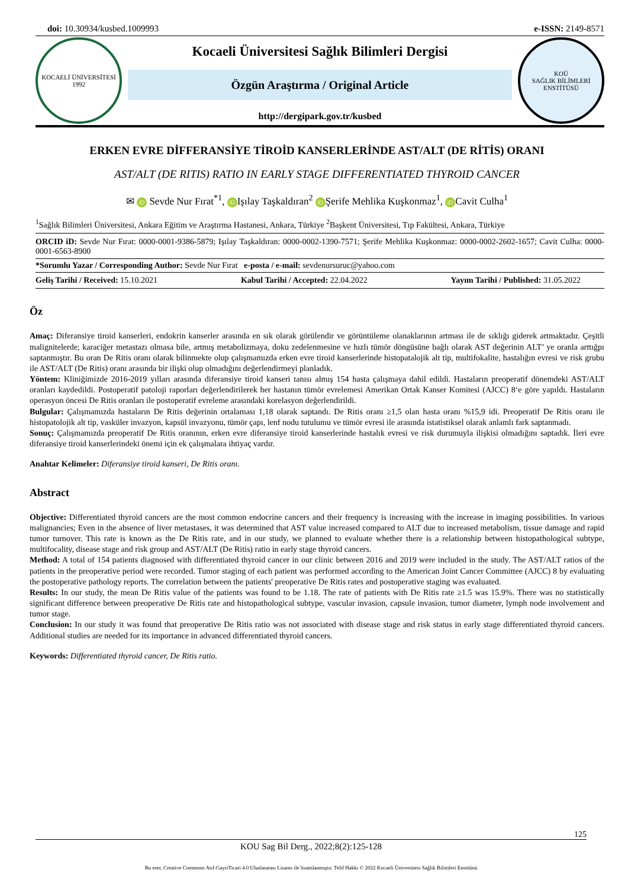doi: 10.30934/kusbed.1009993 e-ISSN: 2149-8571
KOCAELİ ÜNİVERSİTESİ
1992
Kocaeli Üniversitesi Sağlık Bilimleri Dergisi
Özgün Araştırma / Original Article
http://dergipark.gov.tr/kusbed
KOÜ
SAĞLIK BİLİMLERİ ENSTİTÜSÜ
ERKEN EVRE DİFFERANSİYE TİROİD KANSERLERİNDE AST/ALT (DE RİTİS) ORANI
AST/ALT (DE RITIS) RATIO IN EARLY STAGE DIFFERENTIATED THYROID CANCER
✉ iD Sevde Nur Fırat<sup>*1</sup>, iD Işılay Taşkaldıran<sup>2</sup> iD Şerife Mehlika Kuşkonmaz<sup>1</sup>, iD Cavit Culha<sup>1</sup>
<sup>1</sup> Sağlık Bilimleri Üniversitesi, Ankara Eğitim ve Araştırma Hastanesi, Ankara, Türkiye <sup>2</sup>Başkent Üniversitesi, Tıp Fakültesi, Ankara, Türkiye
ORCID iD: Sevde Nur Fırat: 0000-0001-9386-5879; Işılay Taşkaldıran: 0000-0002-1390-7571; Şerife Mehlika Kuşkonmaz: 0000-0002-2602-1657; Cavit Culha: 0000-0001-6563-8900
*Sorumlu Yazar / Corresponding Author: Sevde Nur Fırat e-posta / e-mail: sevdenursuruc@yahoo.com
Geliş Tarihi / Received: 15.10.2021 Kabul Tarihi / Accepted: 22.04.2022 Yayım Tarihi / Published: 31.05.2022
Öz
Amaç: Diferansiye tiroid kanserleri, endokrin kanserler arasında en sık olarak görülendir ve görüntüleme olanaklarının artması ile de sıklığı giderek artmaktadır. Çeşitli malignitelerde; karaciğer metastazı olmasa bile, artmış metabolizmaya, doku zedelenmesine ve hızlı tümör döngüsüne bağlı olarak AST değerinin ALT’ ye oranla arttığpı saptanmıştır. Bu oran De Ritis oranı olarak bilinmekte olup çalışmamızda erken evre tiroid kanserlerinde histopatalojik alt tip, multifokalite, hastalığın evresi ve risk grubu ile AST/ALT (De Ritis) oranı arasında bir ilişki olup olmadığını değerlendirmeyi planladık.
Yöntem: Kliniğimizde 2016-2019 yılları arasında diferansiye tiroid kanseri tanısı almış 154 hasta çalışmaya dahil edildi. Hastaların preoperatif dönemdeki AST/ALT oranları kaydedildi. Postoperatif patoloji raporları değerlendirilerek her hastanın tümör evrelemesi Amerikan Ortak Kanser Komitesi (AJCC) 8‘e göre yapıldı. Hastaların operasyon öncesi De Ritis oranları ile postoperatif evreleme arasındaki korelasyon değerlendirildi.
Bulgular: Çalışmamızda hastaların De Ritis değerinin ortalaması 1,18 olarak saptandı. De Ritis oranı ≥1,5 olan hasta oranı %15,9 idi. Preoperatif De Ritis oranı ile histopatolojik alt tip, vasküler invazyon, kapsül invazyonu, tümör çapı, lenf nodu tutulumu ve tümör evresi ile arasında istatistiksel olarak anlamlı fark saptanmadı.
Sonuç: Çalışmamızda preoperatif De Ritis oranının, erken evre diferansiye tiroid kanserlerinde hastalık evresi ve risk durumuyla ilişkisi olmadığını saptadık. İleri evre diferansiye tiroid kanserlerindeki önemi için ek çalışmalara ihtiyaç vardır.
Anahtar Kelimeler: Diferansiye tiroid kanseri, De Ritis oranı.
Abstract
Objective: Differentiated thyroid cancers are the most common endocrine cancers and their frequency is increasing with the increase in imaging possibilities. In various malignancies; Even in the absence of liver metastases, it was determined that AST value increased compared to ALT due to increased metabolism, tissue damage and rapid tumor turnover. This rate is known as the De Ritis rate, and in our study, we planned to evaluate whether there is a relationship between histopathological subtype, multifocality, disease stage and risk group and AST/ALT (De Ritis) ratio in early stage thyroid cancers.
Method: A total of 154 patients diagnosed with differentiated thyroid cancer in our clinic between 2016 and 2019 were included in the study. The AST/ALT ratios of the patients in the preoperative period were recorded. Tumor staging of each patient was performed according to the American Joint Cancer Committee (AJCC) 8 by evaluating the postoperative pathology reports. The correlation between the patients' preoperative De Ritis rates and postoperative staging was evaluated.
Results: In our study, the mean De Ritis value of the patients was found to be 1.18. The rate of patients with De Ritis rate ≥1.5 was 15.9%. There was no statistically significant difference between preoperative De Ritis rate and histopathological subtype, vascular invasion, capsule invasion, tumor diameter, lymph node involvement and tumor stage.
Conclusion: In our study it was found that preoperative De Ritis ratio was not associated with disease stage and risk status in early stage differentiated thyroid cancers. Additional studies are needed for its importance in advanced differentiated thyroid cancers.
Keywords: Differentiated thyroid cancer, De Ritis ratio.
125
KOU Sag Bil Derg., 2022;8(2):125-128
Bu eser, Creative Commons Atıf-GayriTicari 4.0 Uluslararası Lisansı ile lisanslanmıştır. Telif Hakkı © 2022 Kocaeli Üniversitesi Sağlık Bilimleri Enstitüsü